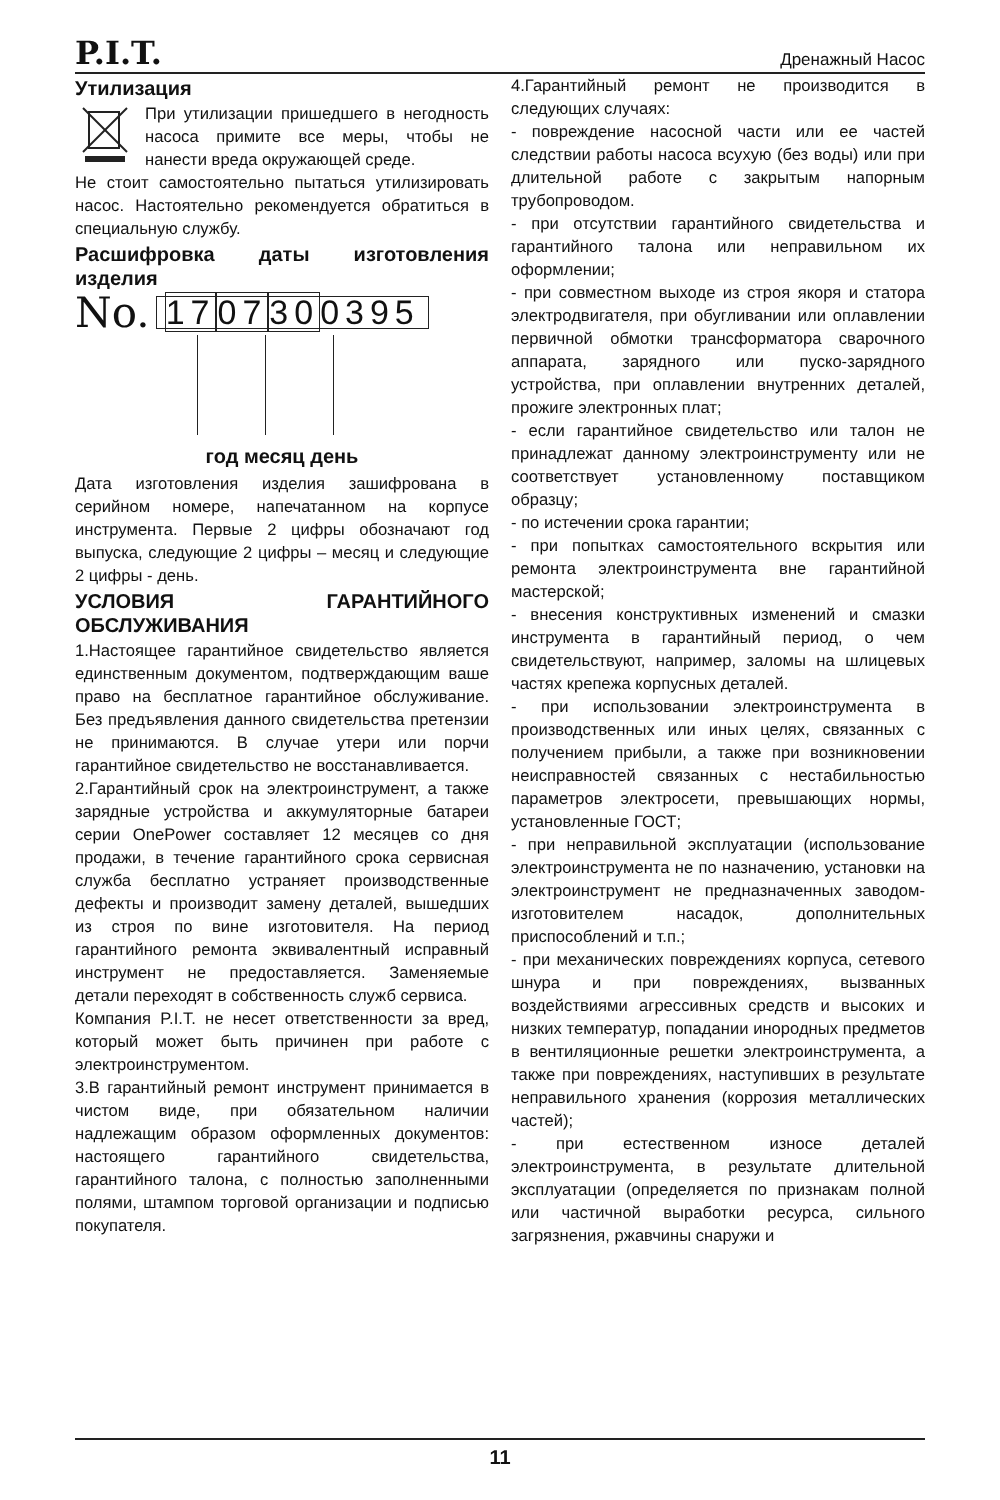P.I.T. Дренажный Насос
Утилизация
При утилизации пришедшего в негодность насоса примите все меры, чтобы не нанести вреда окружающей среде.
Не стоит самостоятельно пытаться утилизировать насос. Настоятельно рекомендуется обратиться в специальную службу.
Расшифровка даты изготовления изделия
No. 1707300395
год месяц день
Дата изготовления изделия зашифрована в серийном номере, напечатанном на корпусе инструмента. Первые 2 цифры обозначают год выпуска, следующие 2 цифры – месяц и следующие 2 цифры - день.
УСЛОВИЯ ГАРАНТИЙНОГО ОБСЛУЖИВАНИЯ
1.Настоящее гарантийное свидетельство является единственным документом, подтверждающим ваше право на бесплатное гарантийное обслуживание. Без предъявления данного свидетельства претензии не принимаются. В случае утери или порчи гарантийное свидетельство не восстанавливается.
2.Гарантийный срок на электроинструмент, а также зарядные устройства и аккумуляторные батареи серии OnePower составляет 12 месяцев со дня продажи, в течение гарантийного срока сервисная служба бесплатно устраняет производственные дефекты и производит замену деталей, вышедших из строя по вине изготовителя. На период гарантийного ремонта эквивалентный исправный инструмент не предоставляется. Заменяемые детали переходят в собственность служб сервиса.
Компания P.I.T. не несет ответственности за вред, который может быть причинен при работе с электроинструментом.
3.В гарантийный ремонт инструмент принимается в чистом виде, при обязательном наличии надлежащим образом оформленных документов: настоящего гарантийного свидетельства, гарантийного талона, с полностью заполненными полями, штампом торговой организации и подписью покупателя.
4.Гарантийный ремонт не производится в следующих случаях:
- повреждение насосной части или ее частей следствии работы насоса всухую (без воды) или при длительной работе с закрытым напорным трубопроводом.
- при отсутствии гарантийного свидетельства и гарантийного талона или неправильном их оформлении;
- при совместном выходе из строя якоря и статора электродвигателя, при обугливании или оплавлении первичной обмотки трансформатора сварочного аппарата, зарядного или пуско-зарядного устройства, при оплавлении внутренних деталей, прожиге электронных плат;
- если гарантийное свидетельство или талон не принадлежат данному электроинструменту или не соответствует установленному поставщиком образцу;
- по истечении срока гарантии;
- при попытках самостоятельного вскрытия или ремонта электроинструмента вне гарантийной мастерской;
- внесения конструктивных изменений и смазки инструмента в гарантийный период, о чем свидетельствуют, например, заломы на шлицевых частях крепежа корпусных деталей.
- при использовании электроинструмента в производственных или иных целях, связанных с получением прибыли, а также при возникновении неисправностей связанных с нестабильностью параметров электросети, превышающих нормы, установленные ГОСТ;
- при неправильной эксплуатации (использование электроинструмента не по назначению, установки на электроинструмент не предназначенных заводом-изготовителем насадок, дополнительных приспособлений и т.п.;
- при механических повреждениях корпуса, сетевого шнура и при повреждениях, вызванных воздействиями агрессивных средств и высоких и низких температур, попадании инородных предметов в вентиляционные решетки электроинструмента, а также при повреждениях, наступивших в результате неправильного хранения (коррозия металлических частей);
- при естественном износе деталей электроинструмента, в результате длительной эксплуатации (определяется по признакам полной или частичной выработки ресурса, сильного загрязнения, ржавчины снаружи и
11